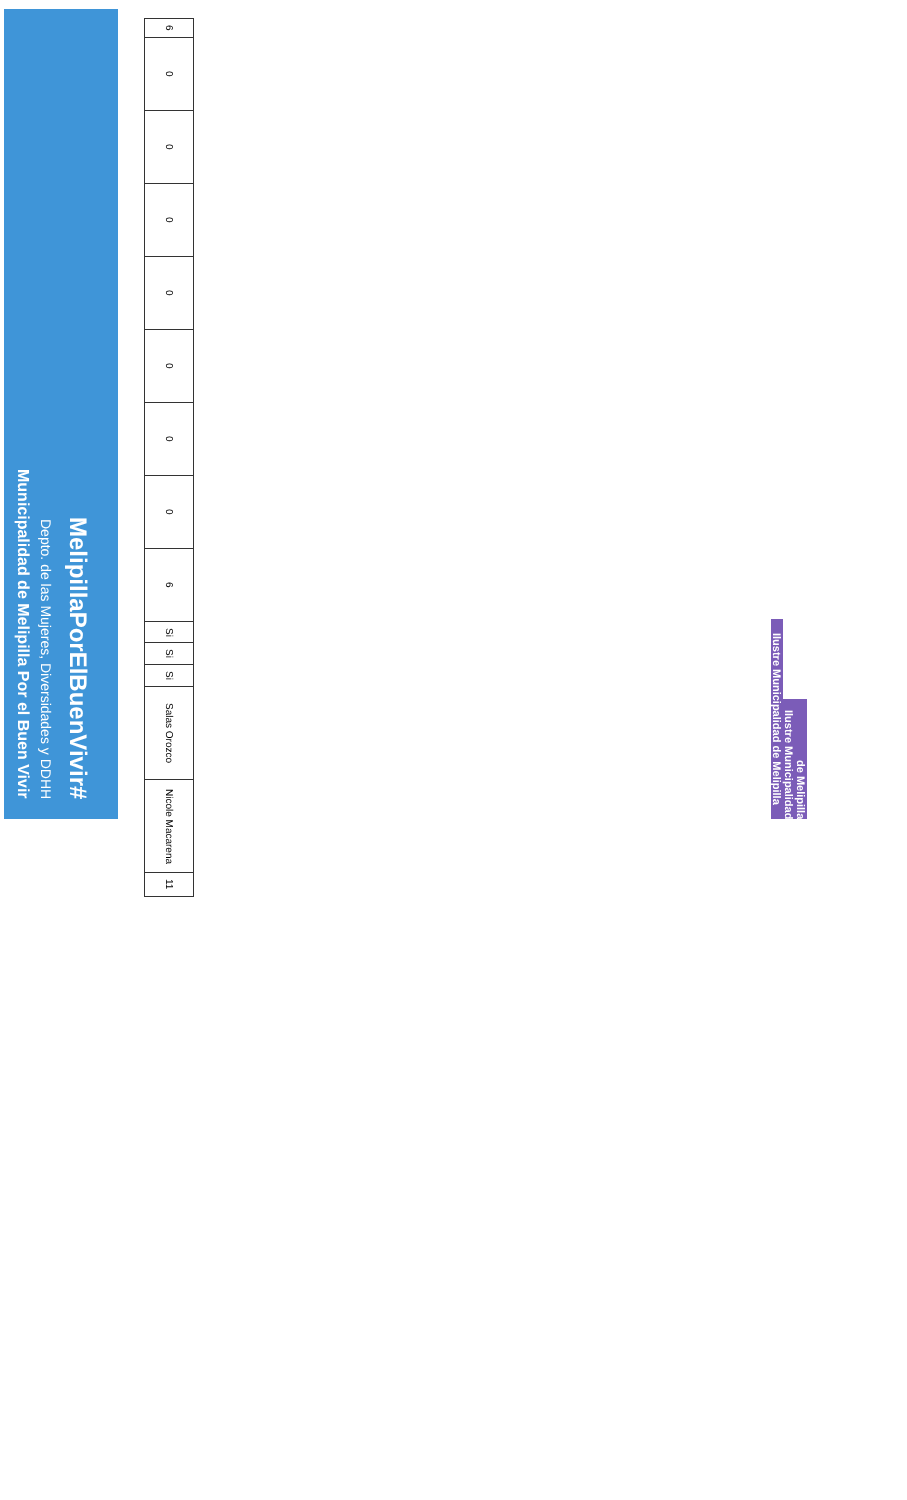Municipalidad de Melipilla Por el Buen Vivir
Depto. de las Mujeres, Diversidades y DDHH
#MelipillaPorElBuenVivir
| 11 | Nicole Macarena | Salas Orozco | Si | Si | Si | 6 | 0 | 0 | 0 | 0 | 0 | 0 | 0 | 6 |
Ilustre Municipalidad de Melipilla
Ilustre Municipalidad de Melipilla